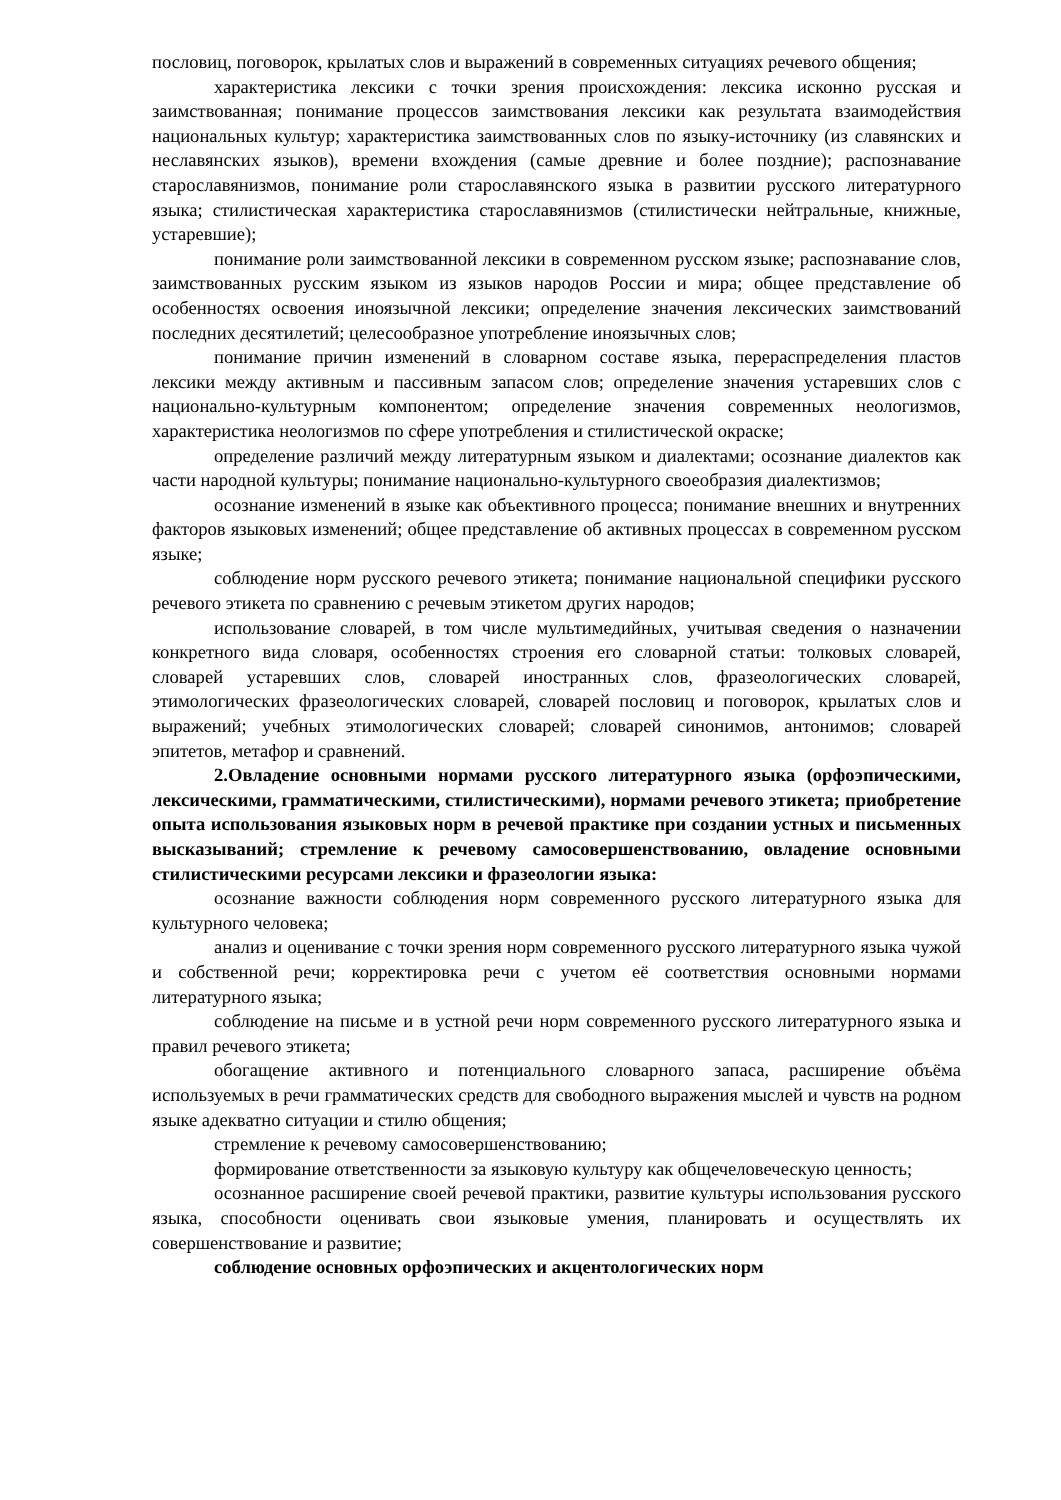пословиц, поговорок, крылатых слов и выражений в современных ситуациях речевого общения;
характеристика лексики с точки зрения происхождения: лексика исконно русская и заимствованная; понимание процессов заимствования лексики как результата взаимодействия национальных культур; характеристика заимствованных слов по языку-источнику (из славянских и неславянских языков), времени вхождения (самые древние и более поздние); распознавание старославянизмов, понимание роли старославянского языка в развитии русского литературного языка; стилистическая характеристика старославянизмов (стилистически нейтральные, книжные, устаревшие);
понимание роли заимствованной лексики в современном русском языке; распознавание слов, заимствованных русским языком из языков народов России и мира; общее представление об особенностях освоения иноязычной лексики; определение значения лексических заимствований последних десятилетий; целесообразное употребление иноязычных слов;
понимание причин изменений в словарном составе языка, перераспределения пластов лексики между активным и пассивным запасом слов; определение значения устаревших слов с национально-культурным компонентом; определение значения современных неологизмов, характеристика неологизмов по сфере употребления и стилистической окраске;
определение различий между литературным языком и диалектами; осознание диалектов как части народной культуры; понимание национально-культурного своеобразия диалектизмов;
осознание изменений в языке как объективного процесса; понимание внешних и внутренних факторов языковых изменений; общее представление об активных процессах в современном русском языке;
соблюдение норм русского речевого этикета; понимание национальной специфики русского речевого этикета по сравнению с речевым этикетом других народов;
использование словарей, в том числе мультимедийных, учитывая сведения о назначении конкретного вида словаря, особенностях строения его словарной статьи: толковых словарей, словарей устаревших слов, словарей иностранных слов, фразеологических словарей, этимологических фразеологических словарей, словарей пословиц и поговорок, крылатых слов и выражений; учебных этимологических словарей; словарей синонимов, антонимов; словарей эпитетов, метафор и сравнений.
2.Овладение основными нормами русского литературного языка (орфоэпическими, лексическими, грамматическими, стилистическими), нормами речевого этикета; приобретение опыта использования языковых норм в речевой практике при создании устных и письменных высказываний; стремление к речевому самосовершенствованию, овладение основными стилистическими ресурсами лексики и фразеологии языка:
осознание важности соблюдения норм современного русского литературного языка для культурного человека;
анализ и оценивание с точки зрения норм современного русского литературного языка чужой и собственной речи; корректировка речи с учетом её соответствия основными нормами литературного языка;
соблюдение на письме и в устной речи норм современного русского литературного языка и правил речевого этикета;
обогащение активного и потенциального словарного запаса, расширение объёма используемых в речи грамматических средств для свободного выражения мыслей и чувств на родном языке адекватно ситуации и стилю общения;
стремление к речевому самосовершенствованию;
формирование ответственности за языковую культуру как общечеловеческую ценность;
осознанное расширение своей речевой практики, развитие культуры использования русского языка, способности оценивать свои языковые умения, планировать и осуществлять их совершенствование и развитие;
соблюдение основных орфоэпических и акцентологических норм